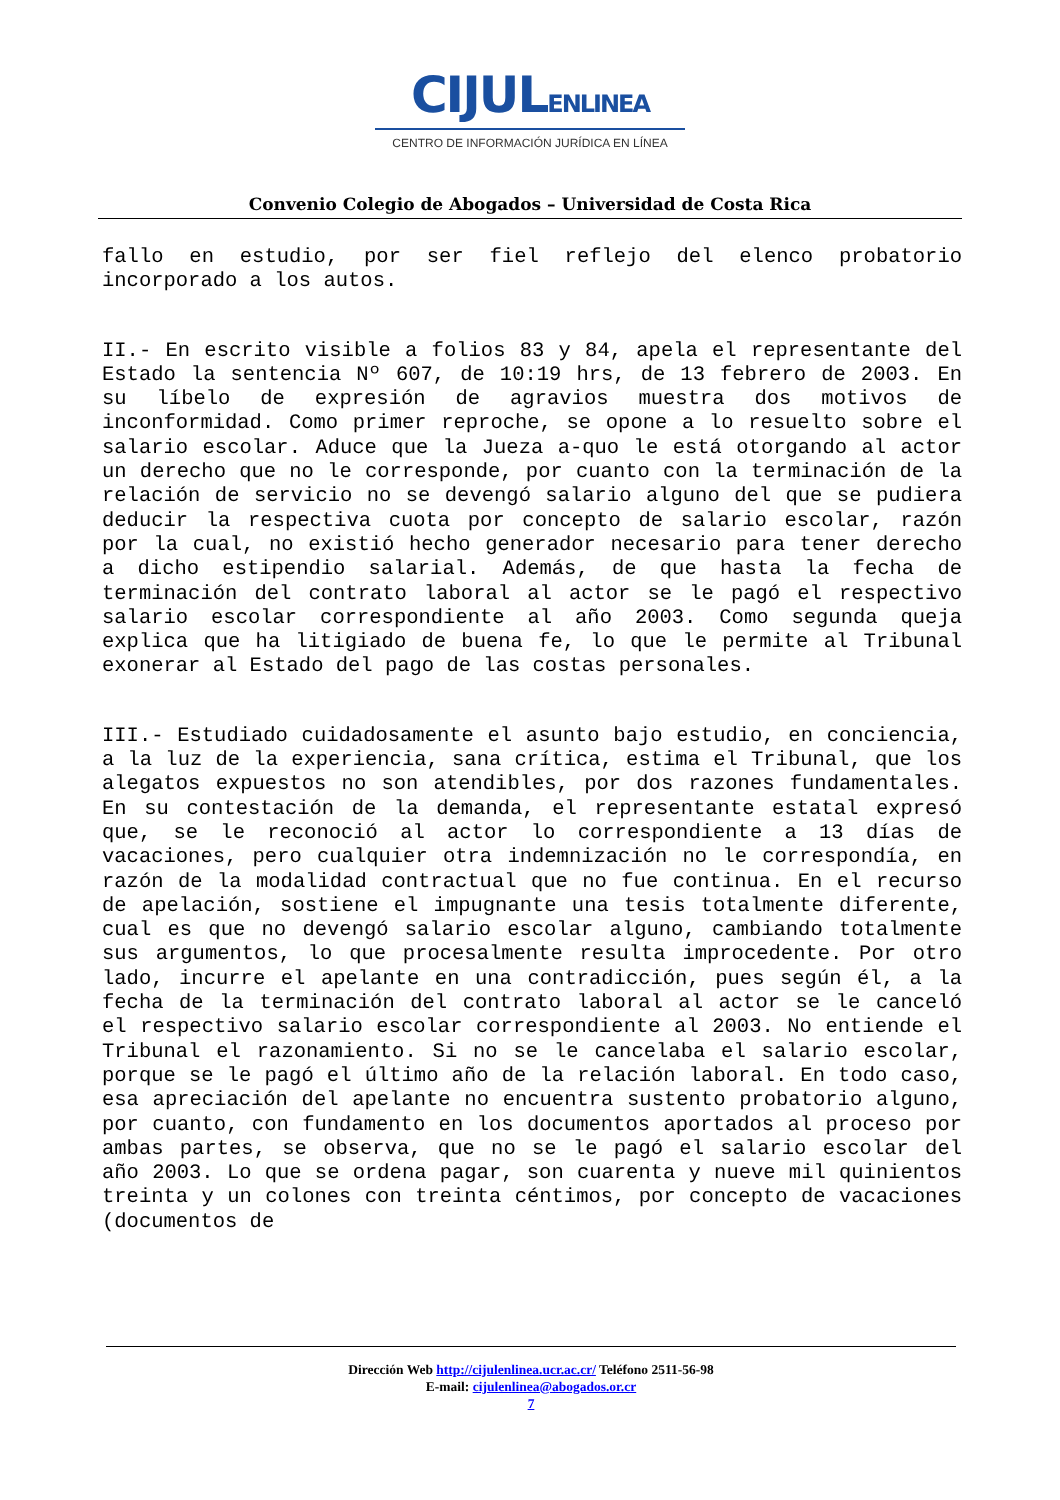CIJULENLINEA
CENTRO DE INFORMACIÓN JURÍDICA EN LÍNEA
Convenio Colegio de Abogados – Universidad de Costa Rica
fallo en estudio, por ser fiel reflejo del elenco probatorio incorporado a los autos.
II.- En escrito visible a folios 83 y 84, apela el representante del Estado la sentencia Nº 607, de 10:19 hrs, de 13 febrero de 2003. En su líbelo de expresión de agravios muestra dos motivos de inconformidad. Como primer reproche, se opone a lo resuelto sobre el salario escolar. Aduce que la Jueza a-quo le está otorgando al actor un derecho que no le corresponde, por cuanto con la terminación de la relación de servicio no se devengó salario alguno del que se pudiera deducir la respectiva cuota por concepto de salario escolar, razón por la cual, no existió hecho generador necesario para tener derecho a dicho estipendio salarial. Además, de que hasta la fecha de terminación del contrato laboral al actor se le pagó el respectivo salario escolar correspondiente al año 2003. Como segunda queja explica que ha litigiado de buena fe, lo que le permite al Tribunal exonerar al Estado del pago de las costas personales.
III.- Estudiado cuidadosamente el asunto bajo estudio, en conciencia, a la luz de la experiencia, sana crítica, estima el Tribunal, que los alegatos expuestos no son atendibles, por dos razones fundamentales. En su contestación de la demanda, el representante estatal expresó que, se le reconoció al actor lo correspondiente a 13 días de vacaciones, pero cualquier otra indemnización no le correspondía, en razón de la modalidad contractual que no fue continua. En el recurso de apelación, sostiene el impugnante una tesis totalmente diferente, cual es que no devengó salario escolar alguno, cambiando totalmente sus argumentos, lo que procesalmente resulta improcedente. Por otro lado, incurre el apelante en una contradicción, pues según él, a la fecha de la terminación del contrato laboral al actor se le canceló el respectivo salario escolar correspondiente al 2003. No entiende el Tribunal el razonamiento. Si no se le cancelaba el salario escolar, porque se le pagó el último año de la relación laboral. En todo caso, esa apreciación del apelante no encuentra sustento probatorio alguno, por cuanto, con fundamento en los documentos aportados al proceso por ambas partes, se observa, que no se le pagó el salario escolar del año 2003. Lo que se ordena pagar, son cuarenta y nueve mil quinientos treinta y un colones con treinta céntimos, por concepto de vacaciones (documentos de
Dirección Web http://cijulenlinea.ucr.ac.cr/ Teléfono 2511-56-98
E-mail: cijulenlinea@abogados.or.cr
7